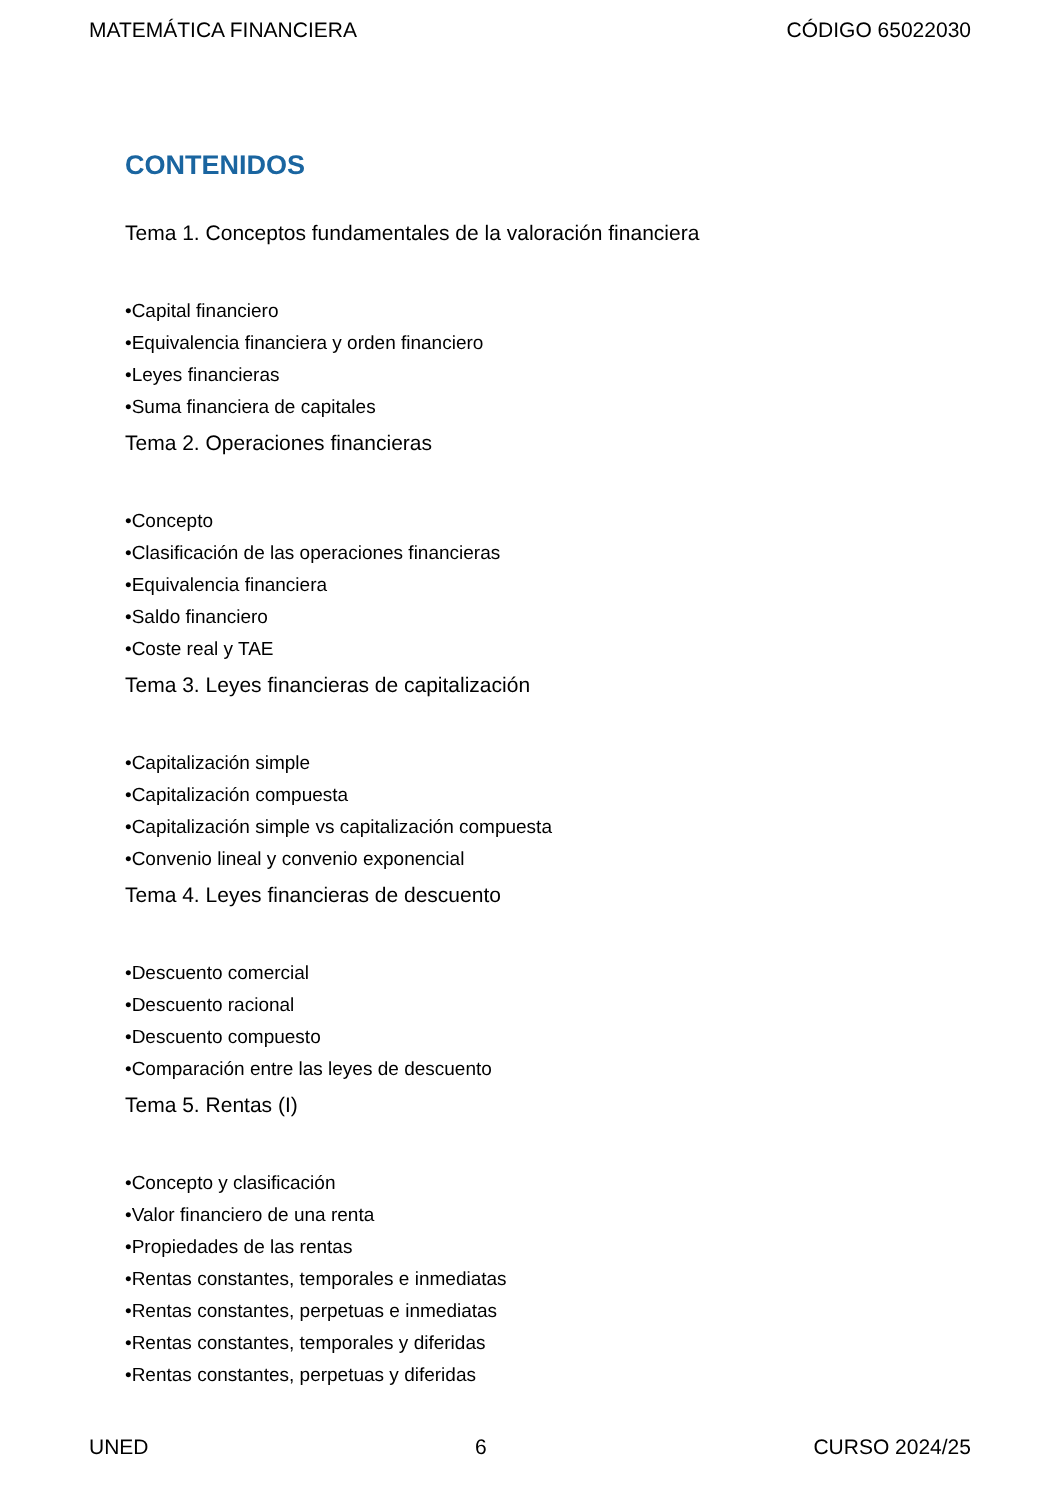MATEMÁTICA FINANCIERA CÓDIGO 65022030
CONTENIDOS
Tema 1. Conceptos fundamentales de la valoración financiera
•Capital financiero
•Equivalencia financiera y orden financiero
•Leyes financieras
•Suma financiera de capitales
Tema 2. Operaciones financieras
•Concepto
•Clasificación de las operaciones financieras
•Equivalencia financiera
•Saldo financiero
•Coste real y TAE
Tema 3. Leyes financieras de capitalización
•Capitalización simple
•Capitalización compuesta
•Capitalización simple vs capitalización compuesta
•Convenio lineal y convenio exponencial
Tema 4. Leyes financieras de descuento
•Descuento comercial
•Descuento racional
•Descuento compuesto
•Comparación entre las leyes de descuento
Tema 5. Rentas (I)
•Concepto y clasificación
•Valor financiero de una renta
•Propiedades de las rentas
•Rentas constantes, temporales e inmediatas
•Rentas constantes, perpetuas e inmediatas
•Rentas constantes, temporales y diferidas
•Rentas constantes, perpetuas y diferidas
UNED 6 CURSO 2024/25